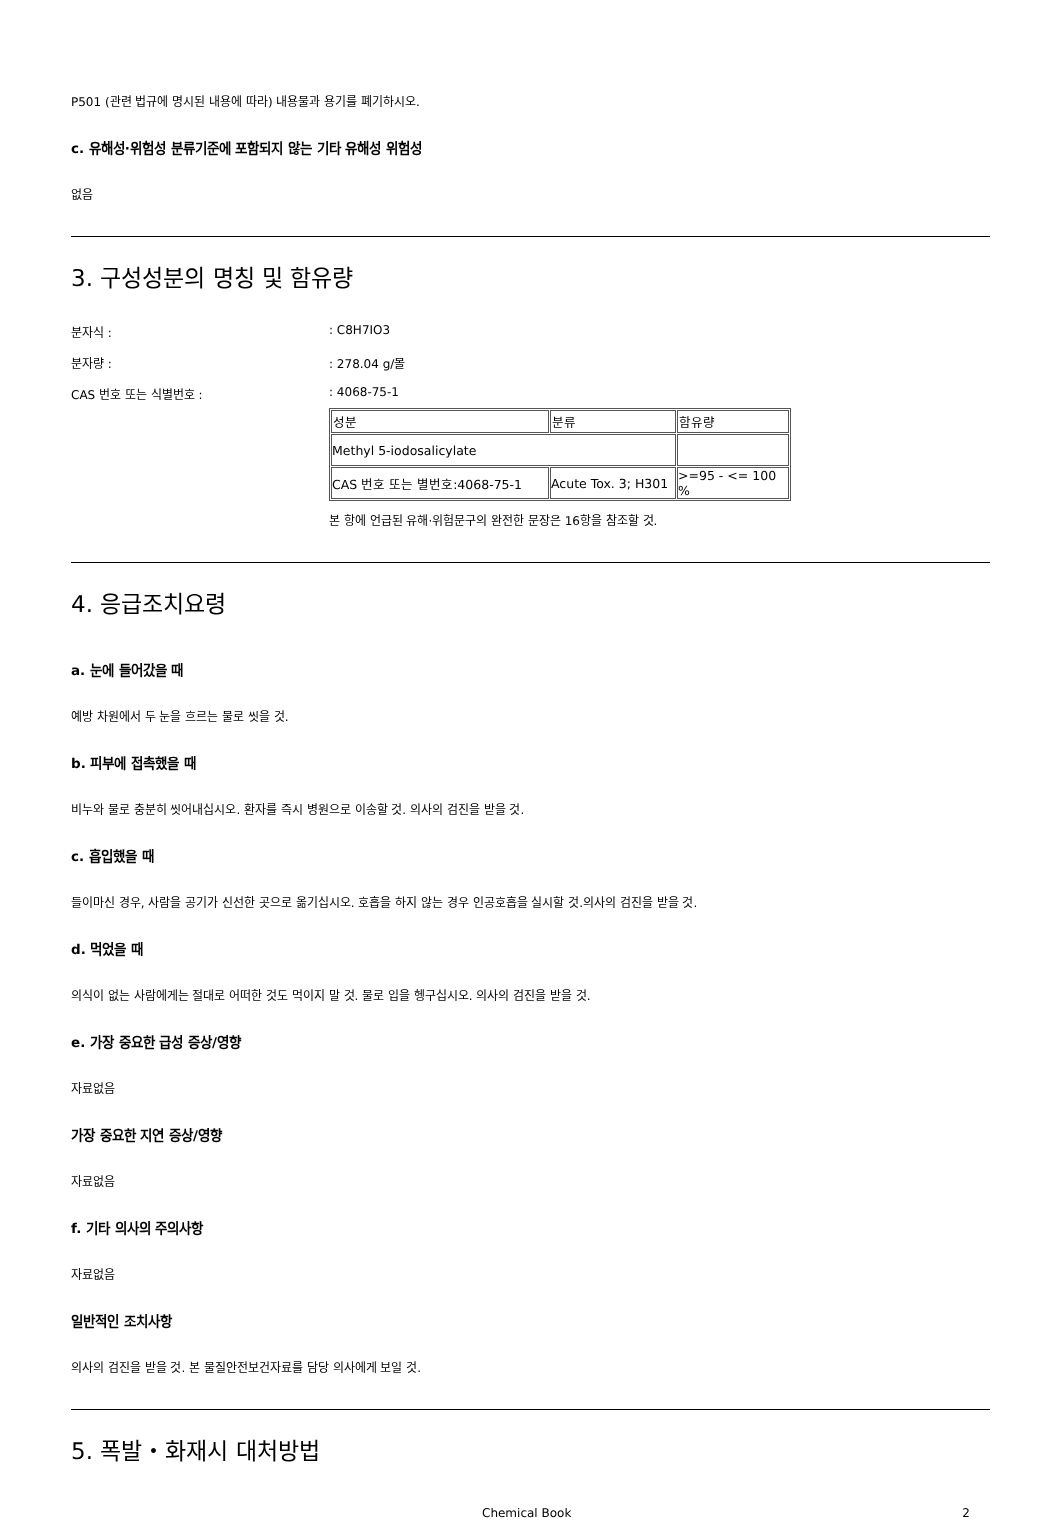P501 (관련 법규에 명시된 내용에 따라) 내용물과 용기를 폐기하시오.
c. 유해성·위험성 분류기준에 포함되지 않는 기타 유해성 위험성
없음
3. 구성성분의 명칭 및 함유량
분자식 :: C8H7IO3
분자량 :: 278.04 g/몰
CAS 번호 또는 식별번호 :: 4068-75-1
| 성분 | 분류 | 함유량 |
| --- | --- | --- |
| Methyl 5-iodosalicylate | | |
| CAS 번호 또는 별번호:4068-75-1 | Acute Tox. 3; H301 | >=95 - <= 100 % |
본 항에 언급된 유해·위험문구의 완전한 문장은 16항을 참조할 것.
4. 응급조치요령
a. 눈에 들어갔을 때
예방 차원에서 두 눈을 흐르는 물로 씻을 것.
b. 피부에 접촉했을 때
비누와 물로 충분히 씻어내십시오. 환자를 즉시 병원으로 이송할 것. 의사의 검진을 받을 것.
c. 흡입했을 때
들이마신 경우, 사람을 공기가 신선한 곳으로 옮기십시오. 호흡을 하지 않는 경우 인공호흡을 실시할 것.의사의 검진을 받을 것.
d. 먹었을 때
의식이 없는 사람에게는 절대로 어떠한 것도 먹이지 말 것. 물로 입을 헹구십시오. 의사의 검진을 받을 것.
e. 가장 중요한 급성 증상/영향
자료없음
가장 중요한 지연 증상/영향
자료없음
f. 기타 의사의 주의사항
자료없음
일반적인 조치사항
의사의 검진을 받을 것. 본 물질안전보건자료를 담당 의사에게 보일 것.
5. 폭발・화재시 대처방법
Chemical Book 2